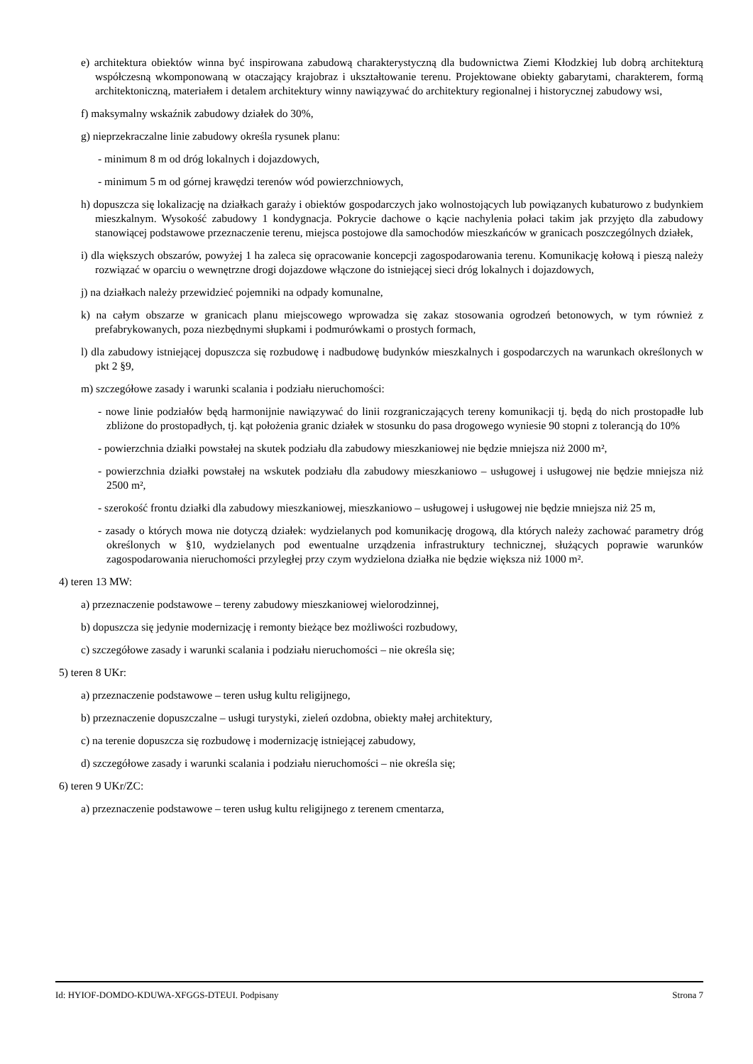e) architektura obiektów winna być inspirowana zabudową charakterystyczną dla budownictwa Ziemi Kłodzkiej lub dobrą architekturą współczesną wkomponowaną w otaczający krajobraz i ukształtowanie terenu. Projektowane obiekty gabarytami, charakterem, formą architektoniczną, materiałem i detalem architektury winny nawiązywać do architektury regionalnej i historycznej zabudowy wsi,
f) maksymalny wskaźnik zabudowy działek do 30%,
g) nieprzekraczalne linie zabudowy określa rysunek planu:
- minimum 8 m od dróg lokalnych i dojazdowych,
- minimum 5 m od górnej krawędzi terenów wód powierzchniowych,
h) dopuszcza się lokalizację na działkach garaży i obiektów gospodarczych jako wolnostojących lub powiązanych kubaturowo z budynkiem mieszkalnym. Wysokość zabudowy 1 kondygnacja. Pokrycie dachowe o kącie nachylenia połaci takim jak przyjęto dla zabudowy stanowiącej podstawowe przeznaczenie terenu, miejsca postojowe dla samochodów mieszkańców w granicach poszczególnych działek,
i) dla większych obszarów, powyżej 1 ha zaleca się opracowanie koncepcji zagospodarowania terenu. Komunikację kołową i pieszą należy rozwiązać w oparciu o wewnętrzne drogi dojazdowe włączone do istniejącej sieci dróg lokalnych i dojazdowych,
j) na działkach należy przewidzieć pojemniki na odpady komunalne,
k) na całym obszarze w granicach planu miejscowego wprowadza się zakaz stosowania ogrodzeń betonowych, w tym również z prefabrykowanych, poza niezbędnymi słupkami i podmurówkami o prostych formach,
l) dla zabudowy istniejącej dopuszcza się rozbudowę i nadbudowę budynków mieszkalnych i gospodarczych na warunkach określonych w pkt 2 §9,
m) szczegółowe zasady i warunki scalania i podziału nieruchomości:
- nowe linie podziałów będą harmonijnie nawiązywać do linii rozgraniczających tereny komunikacji tj. będą do nich prostopadłe lub zbliżone do prostopadłych, tj. kąt położenia granic działek w stosunku do pasa drogowego wyniesie 90 stopni z tolerancją do 10%
- powierzchnia działki powstałej na skutek podziału dla zabudowy mieszkaniowej nie będzie mniejsza niż 2000 m²,
- powierzchnia działki powstałej na wskutek podziału dla zabudowy mieszkaniowo – usługowej i usługowej nie będzie mniejsza niż 2500 m²,
- szerokość frontu działki dla zabudowy mieszkaniowej, mieszkaniowo – usługowej i usługowej nie będzie mniejsza niż 25 m,
- zasady o których mowa nie dotyczą działek: wydzielanych pod komunikację drogową, dla których należy zachować parametry dróg określonych w §10, wydzielanych pod ewentualne urządzenia infrastruktury technicznej, służących poprawie warunków zagospodarowania nieruchomości przyległej przy czym wydzielona działka nie będzie większa niż 1000 m².
4) teren 13 MW:
a) przeznaczenie podstawowe – tereny zabudowy mieszkaniowej wielorodzinnej,
b) dopuszcza się jedynie modernizację i remonty bieżące bez możliwości rozbudowy,
c) szczegółowe zasady i warunki scalania i podziału nieruchomości – nie określa się;
5) teren 8 UKr:
a) przeznaczenie podstawowe – teren usług kultu religijnego,
b) przeznaczenie dopuszczalne – usługi turystyki, zieleń ozdobna, obiekty małej architektury,
c) na terenie dopuszcza się rozbudowę i modernizację istniejącej zabudowy,
d) szczegółowe zasady i warunki scalania i podziału nieruchomości – nie określa się;
6) teren 9 UKr/ZC:
a) przeznaczenie podstawowe – teren usług kultu religijnego z terenem cmentarza,
Id: HYIOF-DOMDO-KDUWA-XFGGS-DTEUI. Podpisany Strona 7